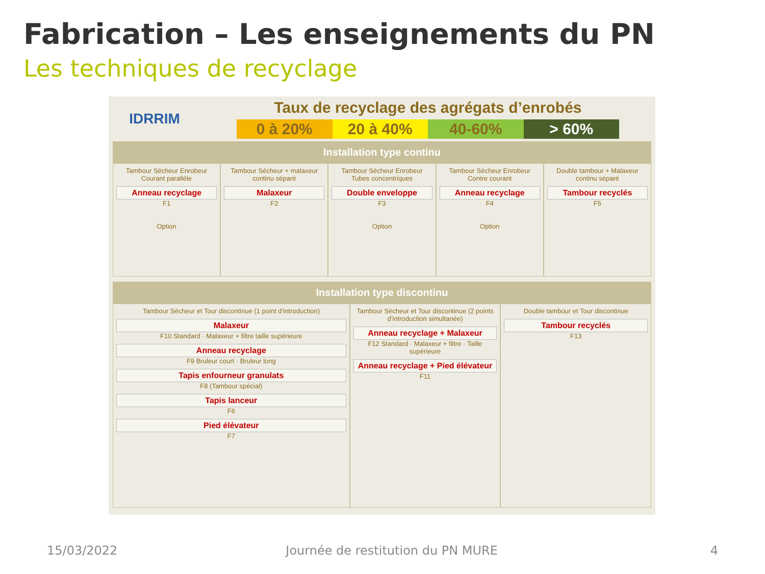Fabrication – Les enseignements du PN
Les techniques de recyclage
IDRRIM
Taux de recyclage des agrégats d’enrobés
0 à 20% 20 à 40% 40-60% > 60%
Installation type continu
Tambour Sécheur Enrobeur Courant parallèle
Anneau recyclage
F1
Option
Tambour Sécheur + malaxeur continu séparé
Malaxeur
F2
Tambour Sécheur Enrobeur Tubes concentriques
Double enveloppe
F3
Option
Tambour Sécheur Enrobeur Contre courant
Anneau recyclage
F4
Option
Double tambour + Malaxeur continu séparé
Tambour recyclés
F5
Installation type discontinu
Tambour Sécheur et Tour discontinue (1 point d’introduction)
Malaxeur
F10 Standard · Malaxeur + filtre taille supérieure
Anneau recyclage
F9 Bruleur court · Bruleur long
Tapis enfourneur granulats
F8 (Tambour spécial)
Tapis lanceur
F6
Pied élévateur
F7
Tambour Sécheur et Tour discontinue (2 points d’introduction simultanée)
Anneau recyclage + Malaxeur
F12 Standard · Malaxeur + filtre · Taille supérieure
Anneau recyclage + Pied élévateur
F11
Double tambour et Tour discontinue
Tambour recyclés
F13
15/03/2022 Journée de restitution du PN MURE 4